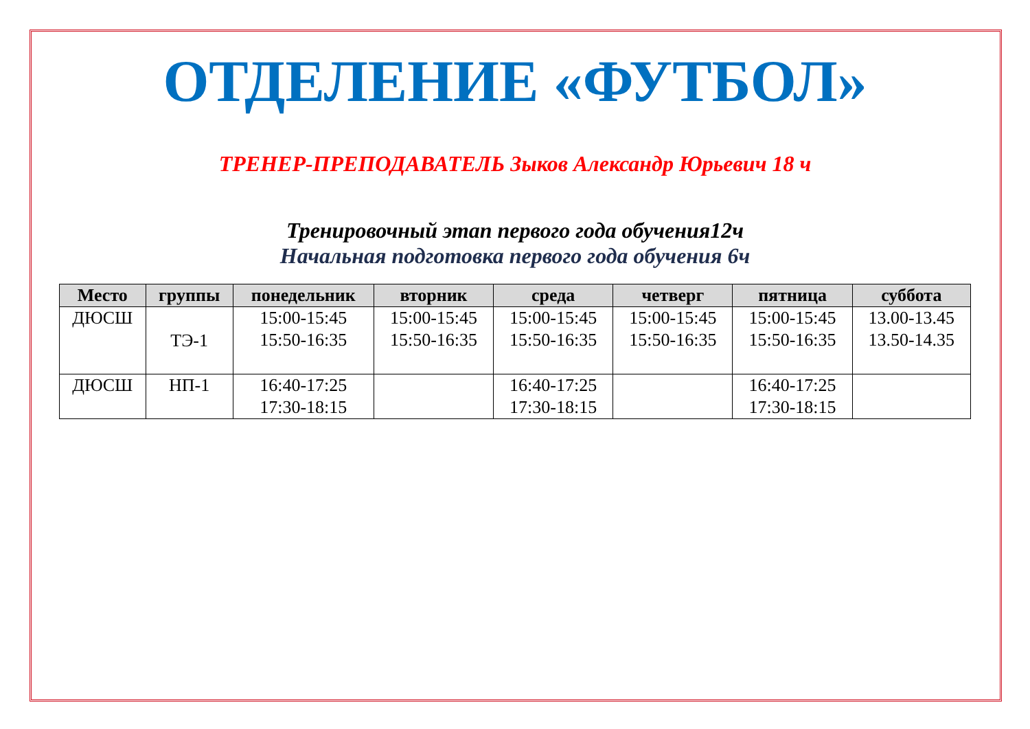ОТДЕЛЕНИЕ «ФУТБОЛ»
ТРЕНЕР-ПРЕПОДАВАТЕЛЬ Зыков Александр Юрьевич 18 ч
Тренировочный этап первого года обучения12ч
Начальная подготовка первого года обучения 6ч
| Место | группы | понедельник | вторник | среда | четверг | пятница | суббота |
| --- | --- | --- | --- | --- | --- | --- | --- |
| ДЮСШ | ТЭ-1 | 15:00-15:45 15:50-16:35 | 15:00-15:45 15:50-16:35 | 15:00-15:45 15:50-16:35 | 15:00-15:45 15:50-16:35 | 15:00-15:45 15:50-16:35 | 13.00-13.45 13.50-14.35 |
| ДЮСШ | НП-1 | 16:40-17:25 17:30-18:15 | | 16:40-17:25 17:30-18:15 | | 16:40-17:25 17:30-18:15 | |